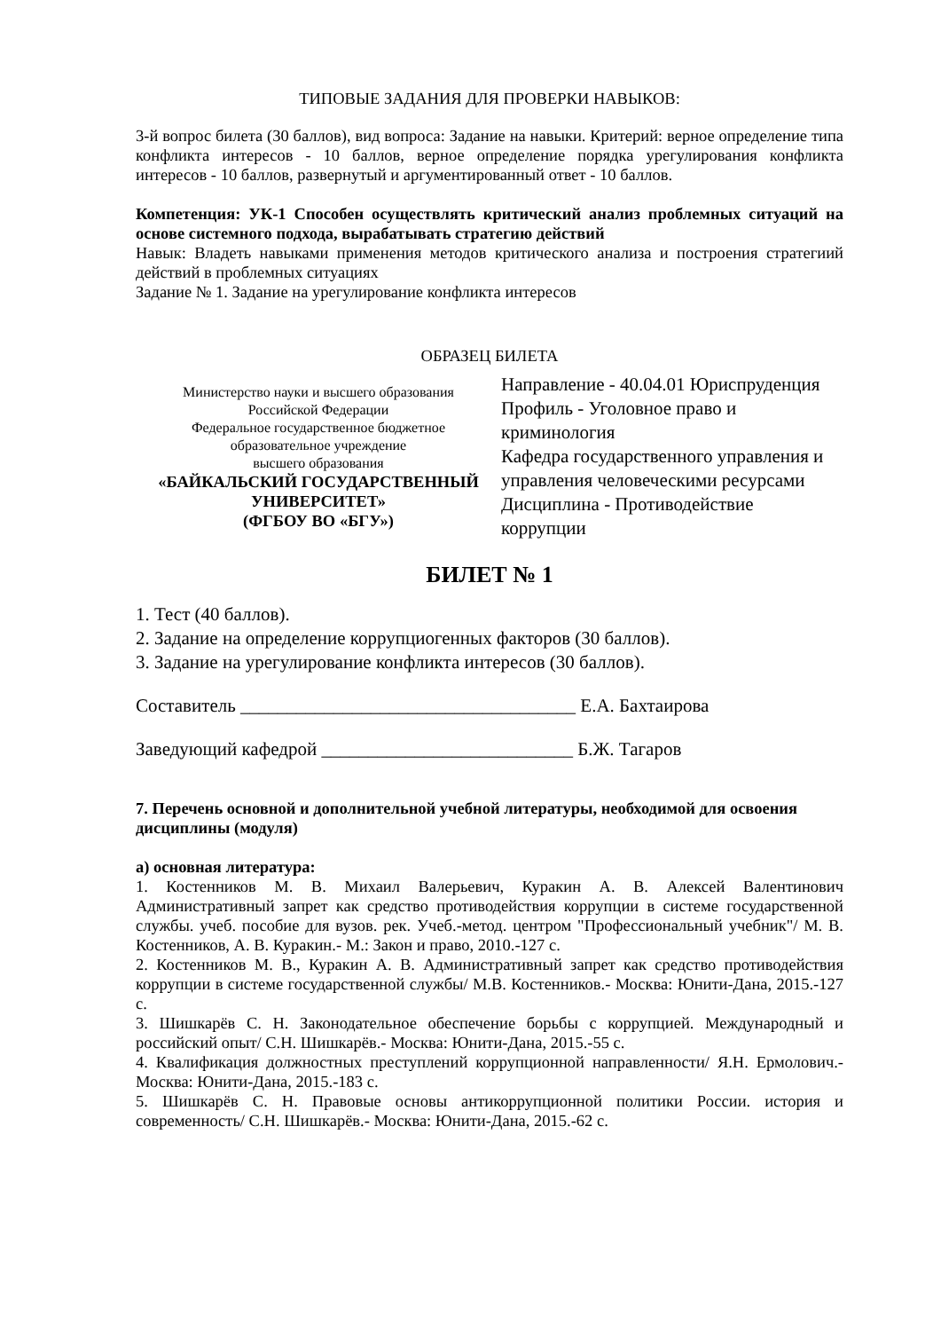ТИПОВЫЕ ЗАДАНИЯ ДЛЯ ПРОВЕРКИ НАВЫКОВ:
3-й вопрос билета (30 баллов), вид вопроса: Задание на навыки. Критерий: верное определение типа конфликта интересов - 10 баллов, верное определение порядка урегулирования конфликта интересов - 10 баллов, развернутый и аргументированный ответ - 10 баллов.
Компетенция: УК-1 Способен осуществлять критический анализ проблемных ситуаций на основе системного подхода, вырабатывать стратегию действий
Навык: Владеть навыками применения методов критического анализа и построения стратегиий действий в проблемных ситуациях
Задание № 1. Задание на урегулирование конфликта интересов
ОБРАЗЕЦ БИЛЕТА
| Министерство науки и высшего образования Российской Федерации Федеральное государственное бюджетное образовательное учреждение высшего образования «БАЙКАЛЬСКИЙ ГОСУДАРСТВЕННЫЙ УНИВЕРСИТЕТ» (ФГБОУ ВО «БГУ») | Направление - 40.04.01 Юриспруденция Профиль - Уголовное право и криминология Кафедра государственного управления и управления человеческими ресурсами Дисциплина - Противодействие коррупции |
БИЛЕТ № 1
1. Тест (40 баллов).
2. Задание на определение коррупциогенных факторов (30 баллов).
3. Задание на урегулирование конфликта интересов (30 баллов).
Составитель ____________________________________ Е.А. Бахтаирова
Заведующий кафедрой ___________________________ Б.Ж. Тагаров
7. Перечень основной и дополнительной учебной литературы, необходимой для освоения дисциплины (модуля)
а) основная литература:
1. Костенников М. В. Михаил Валерьевич, Куракин А. В. Алексей Валентинович Административный запрет как средство противодействия коррупции в системе государственной службы. учеб. пособие для вузов. рек. Учеб.-метод. центром "Профессиональный учебник"/ М. В. Костенников, А. В. Куракин.- М.: Закон и право, 2010.-127 с.
2. Костенников М. В., Куракин А. В. Административный запрет как средство противодействия коррупции в системе государственной службы/ М.В. Костенников.- Москва: Юнити-Дана, 2015.-127 с.
3. Шишкарёв С. Н. Законодательное обеспечение борьбы с коррупцией. Международный и российский опыт/ С.Н. Шишкарёв.- Москва: Юнити-Дана, 2015.-55 с.
4. Квалификация должностных преступлений коррупционной направленности/ Я.Н. Ермолович.- Москва: Юнити-Дана, 2015.-183 с.
5. Шишкарёв С. Н. Правовые основы антикоррупционной политики России. история и современность/ С.Н. Шишкарёв.- Москва: Юнити-Дана, 2015.-62 с.